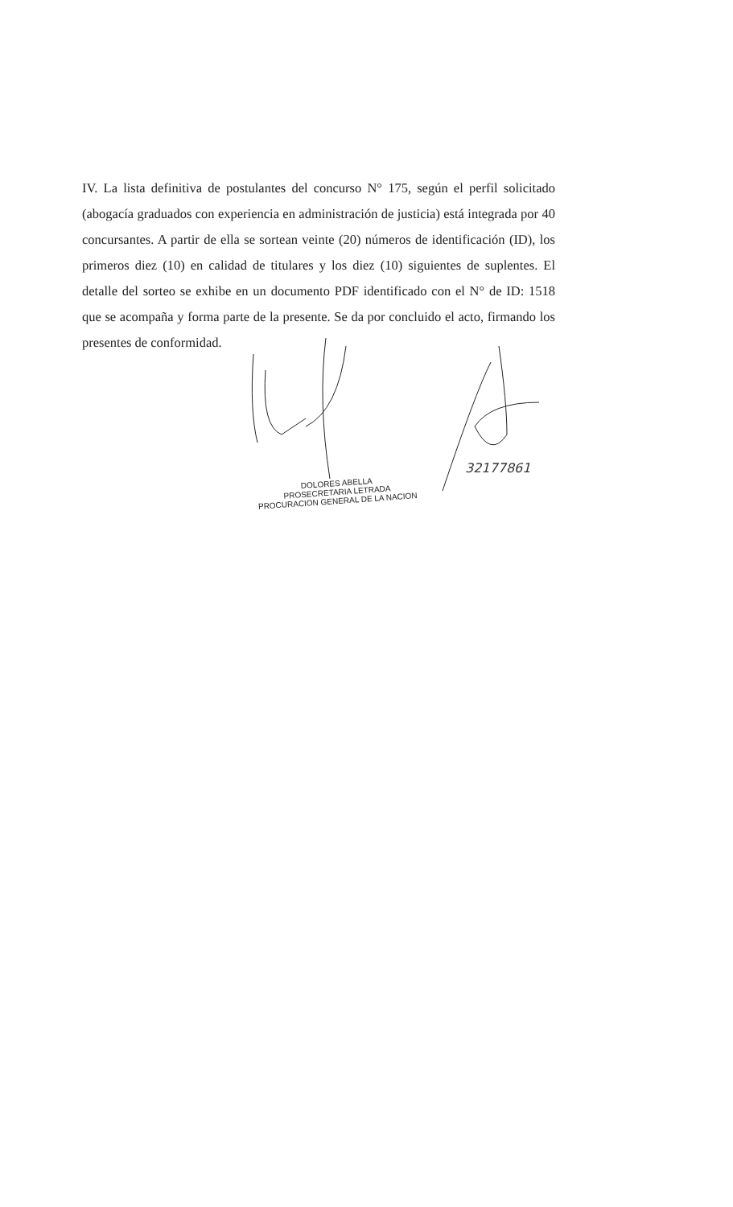IV. La lista definitiva de postulantes del concurso N° 175, según el perfil solicitado (abogacía graduados con experiencia en administración de justicia) está integrada por 40 concursantes. A partir de ella se sortean veinte (20) números de identificación (ID), los primeros diez (10) en calidad de titulares y los diez (10) siguientes de suplentes. El detalle del sorteo se exhibe en un documento PDF identificado con el N° de ID: 1518 que se acompaña y forma parte de la presente. Se da por concluido el acto, firmando los presentes de conformidad.
32177861
DOLORES ABELLA
PROSECRETARIA LETRADA
PROCURACION GENERAL DE LA NACION